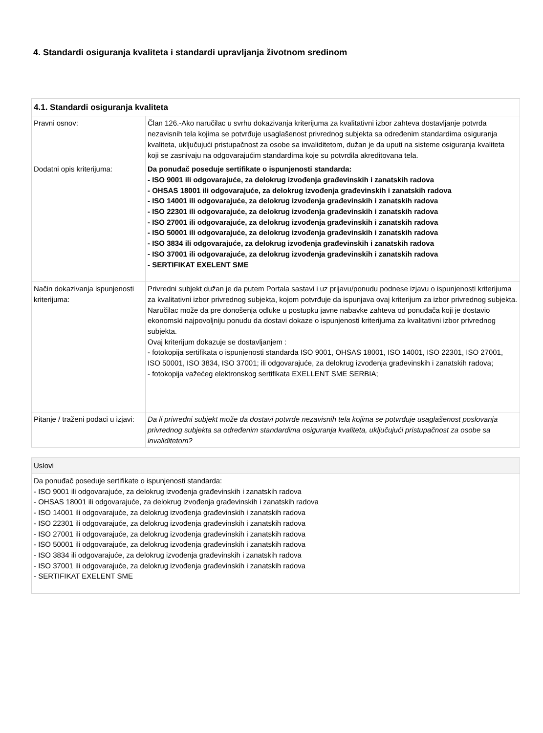4. Standardi osiguranja kvaliteta i standardi upravljanja životnom sredinom
| 4.1. Standardi osiguranja kvaliteta | |
| --- | --- |
| Pravni osnov: | Član 126.-Ako naručilac u svrhu dokazivanja kriterijuma za kvalitativni izbor zahteva dostavljanje potvrda nezavisnih tela kojima se potvrđuje usaglašenost privrednog subjekta sa određenim standardima osiguranja kvaliteta, uključujući pristupačnost za osobe sa invaliditetom, dužan je da uputi na sisteme osiguranja kvaliteta koji se zasnivaju na odgovarajućim standardima koje su potvrdila akreditovana tela. |
| Dodatni opis kriterijuma: | Da ponuđač poseduje sertifikate o ispunjenosti standarda: - ISO 9001 ili odgovarajuće, za delokrug izvođenja građevinskih i zanatskih radova - OHSAS 18001 ili odgovarajuće, za delokrug izvođenja građevinskih i zanatskih radova - ISO 14001 ili odgovarajuće, za delokrug izvođenja građevinskih i zanatskih radova - ISO 22301 ili odgovarajuće, za delokrug izvođenja građevinskih i zanatskih radova - ISO 27001 ili odgovarajuće, za delokrug izvođenja građevinskih i zanatskih radova - ISO 50001 ili odgovarajuće, za delokrug izvođenja građevinskih i zanatskih radova - ISO 3834 ili odgovarajuće, za delokrug izvođenja građevinskih i zanatskih radova - ISO 37001 ili odgovarajuće, za delokrug izvođenja građevinskih i zanatskih radova - SERTIFIKAT EXELENT SME |
| Način dokazivanja ispunjenosti kriterijuma: | Privredni subjekt dužan je da putem Portala sastavi i uz prijavu/ponudu podnese izjavu o ispunjenosti kriterijuma za kvalitativni izbor privrednog subjekta, kojom potvrđuje da ispunjava ovaj kriterijum za izbor privrednog subjekta. Naručilac može da pre donošenja odluke u postupku javne nabavke zahteva od ponuđača koji je dostavio ekonomski najpovoljniju ponudu da dostavi dokaze o ispunjenosti kriterijuma za kvalitativni izbor privrednog subjekta. Ovaj kriterijum dokazuje se dostavljanjem : - fotokopija sertifikata o ispunjenosti standarda ISO 9001, OHSAS 18001, ISO 14001, ISO 22301, ISO 27001, ISO 50001, ISO 3834, ISO 37001; ili odgovarajuće, za delokrug izvođenja građevinskih i zanatskih radova; - fotokopija važećeg elektronskog sertifikata EXELLENT SME SERBIA; |
| Pitanje / traženi podaci u izjavi: | Da li privredni subjekt može da dostavi potvrde nezavisnih tela kojima se potvrđuje usaglašenost poslovanja privrednog subjekta sa određenim standardima osiguranja kvaliteta, uključujući pristupačnost za osobe sa invaliditetom? |
| Uslovi |
| --- |
| Da ponuđač poseduje sertifikate o ispunjenosti standarda: - ISO 9001 ili odgovarajuće, za delokrug izvođenja građevinskih i zanatskih radova - OHSAS 18001 ili odgovarajuće, za delokrug izvođenja građevinskih i zanatskih radova - ISO 14001 ili odgovarajuće, za delokrug izvođenja građevinskih i zanatskih radova - ISO 22301 ili odgovarajuće, za delokrug izvođenja građevinskih i zanatskih radova - ISO 27001 ili odgovarajuće, za delokrug izvođenja građevinskih i zanatskih radova - ISO 50001 ili odgovarajuće, za delokrug izvođenja građevinskih i zanatskih radova - ISO 3834 ili odgovarajuće, za delokrug izvođenja građevinskih i zanatskih radova - ISO 37001 ili odgovarajuće, za delokrug izvođenja građevinskih i zanatskih radova - SERTIFIKAT EXELENT SME |